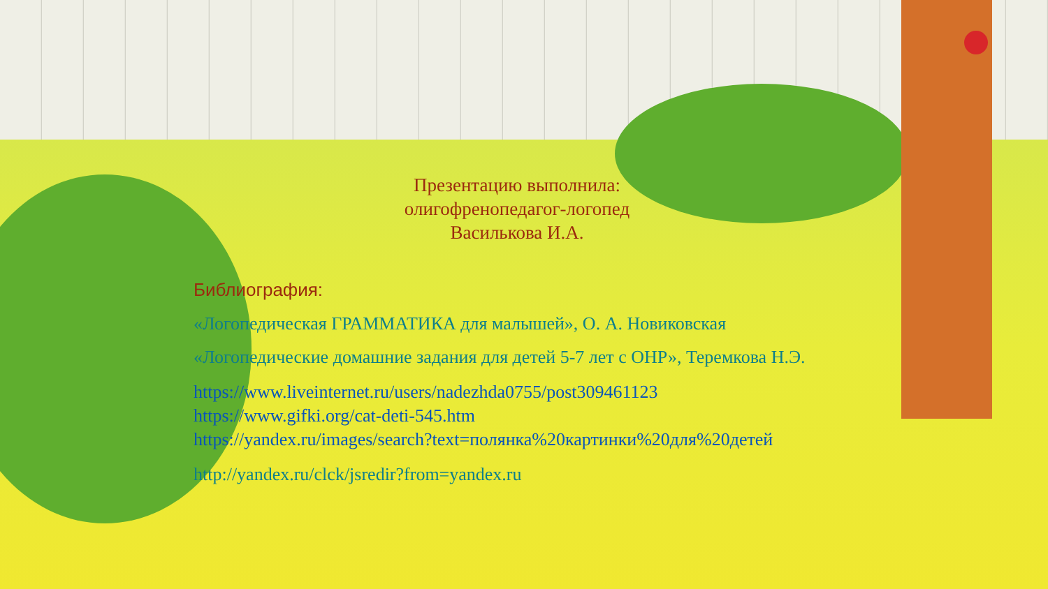Презентацию выполнила:
олигофренопедагог-логопед
Василькова И.А.
Библиография:
«Логопедическая ГРАММАТИКА для малышей», О. А. Новиковская
«Логопедические домашние задания для детей 5-7 лет с ОНР», Теремкова Н.Э.
https://www.liveinternet.ru/users/nadezhda0755/post309461123
https://www.gifki.org/cat-deti-545.htm
https://yandex.ru/images/search?text=полянка%20картинки%20для%20детей
http://yandex.ru/clck/jsredir?from=yandex.ru